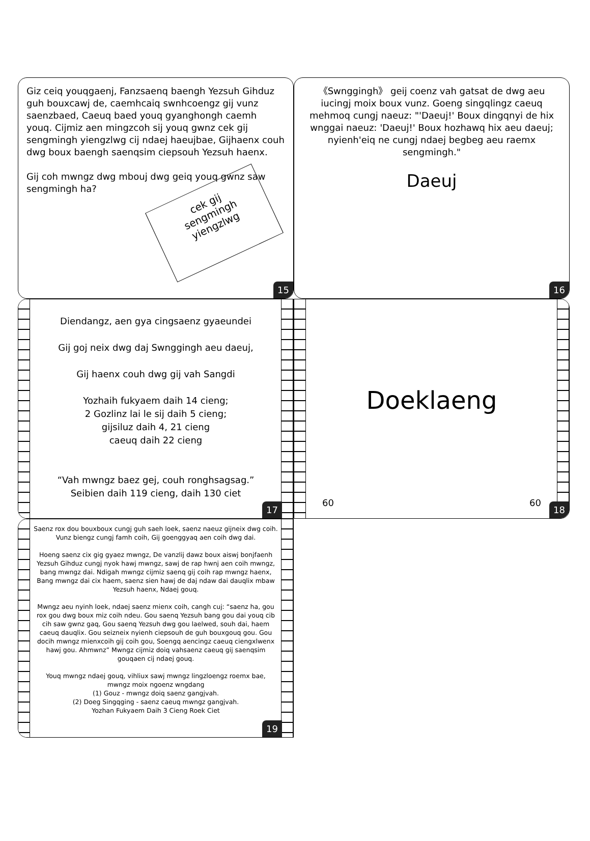Giz ceiq youqgaenj, Fanzsaenq baengh Yezsuh Gihduz guh bouxcawj de, caemhcaiq swnhcoengz gij vunz saenzbaed, Caeuq baed youq gyanghongh caemh youq. Cijmiz aen mingzcoh sij youq gwnz cek gij sengmingh yiengzlwg cij ndaej haeujbae, Gijhaenx couh dwg boux baengh saenqsim ciepsouh Yezsuh haenx.
Gij coh mwngz dwg mbouj dwg geiq youq gwnz saw sengmingh ha?
cek gij
sengmingh
yiengzlwg
15
《Swnggingh》 geij coenz vah gatsat de dwg aeu iucingj moix boux vunz. Goeng singqlingz caeuq mehmoq cungj naeuz: "'Daeuj!' Boux dingqnyi de hix wnggai naeuz: 'Daeuj!' Boux hozhawq hix aeu daeuj; nyienh'eiq ne cungj ndaej begbeg aeu raemx sengmingh."
Daeuj
16
Diendangz, aen gya cingsaenz gyaeundei
Gij goj neix dwg daj Swnggingh aeu daeuj,
Gij haenx couh dwg gij vah Sangdi
Yozhaih fukyaem daih 14 cieng;
2 Gozlinz lai le sij daih 5 cieng;
gijsiluz daih 4, 21 cieng
caeuq daih 22 cieng
“Vah mwngz baez gej, couh ronghsagsag.”
Seibien daih 119 cieng, daih 130 ciet
17
Doeklaeng
60 60
18
Saenz rox dou bouxboux cungj guh saeh loek, saenz naeuz gijneix dwg coih. Vunz biengz cungj famh coih, Gij goenggyaq aen coih dwg dai.
Hoeng saenz cix gig gyaez mwngz, De vanzlij dawz boux aiswj bonjfaenh Yezsuh Gihduz cungj nyok hawj mwngz, sawj de rap hwnj aen coih mwngz, bang mwngz dai. Ndigah mwngz cijmiz saenq gij coih rap mwngz haenx, Bang mwngz dai cix haem, saenz sien hawj de daj ndaw dai dauqlix mbaw Yezsuh haenx, Ndaej gouq.
Mwngz aeu nyinh loek, ndaej saenz mienx coih, cangh cuj: “saenz ha, gou rox gou dwg boux miz coih ndeu. Gou saenq Yezsuh bang gou dai youq cib cih saw gwnz gaq, Gou saenq Yezsuh dwg gou laelwed, souh dai, haem caeuq dauqlix. Gou seizneix nyienh ciepsouh de guh bouxgouq gou. Gou docih mwngz mienxcoih gij coih gou, Soengq aencingz caeuq ciengxlwenx hawj gou. Ahmwnz” Mwngz cijmiz doiq vahsaenz caeuq gij saenqsim gouqaen cij ndaej gouq.
Youq mwngz ndaej gouq, vihliux sawj mwngz lingzloengz roemx bae, mwngz moix ngoenz wngdang
(1) Gouz - mwngz doiq saenz gangjvah.
(2) Doeg Singqging - saenz caeuq mwngz gangjvah.
Yozhan Fukyaem Daih 3 Cieng Roek Ciet
19